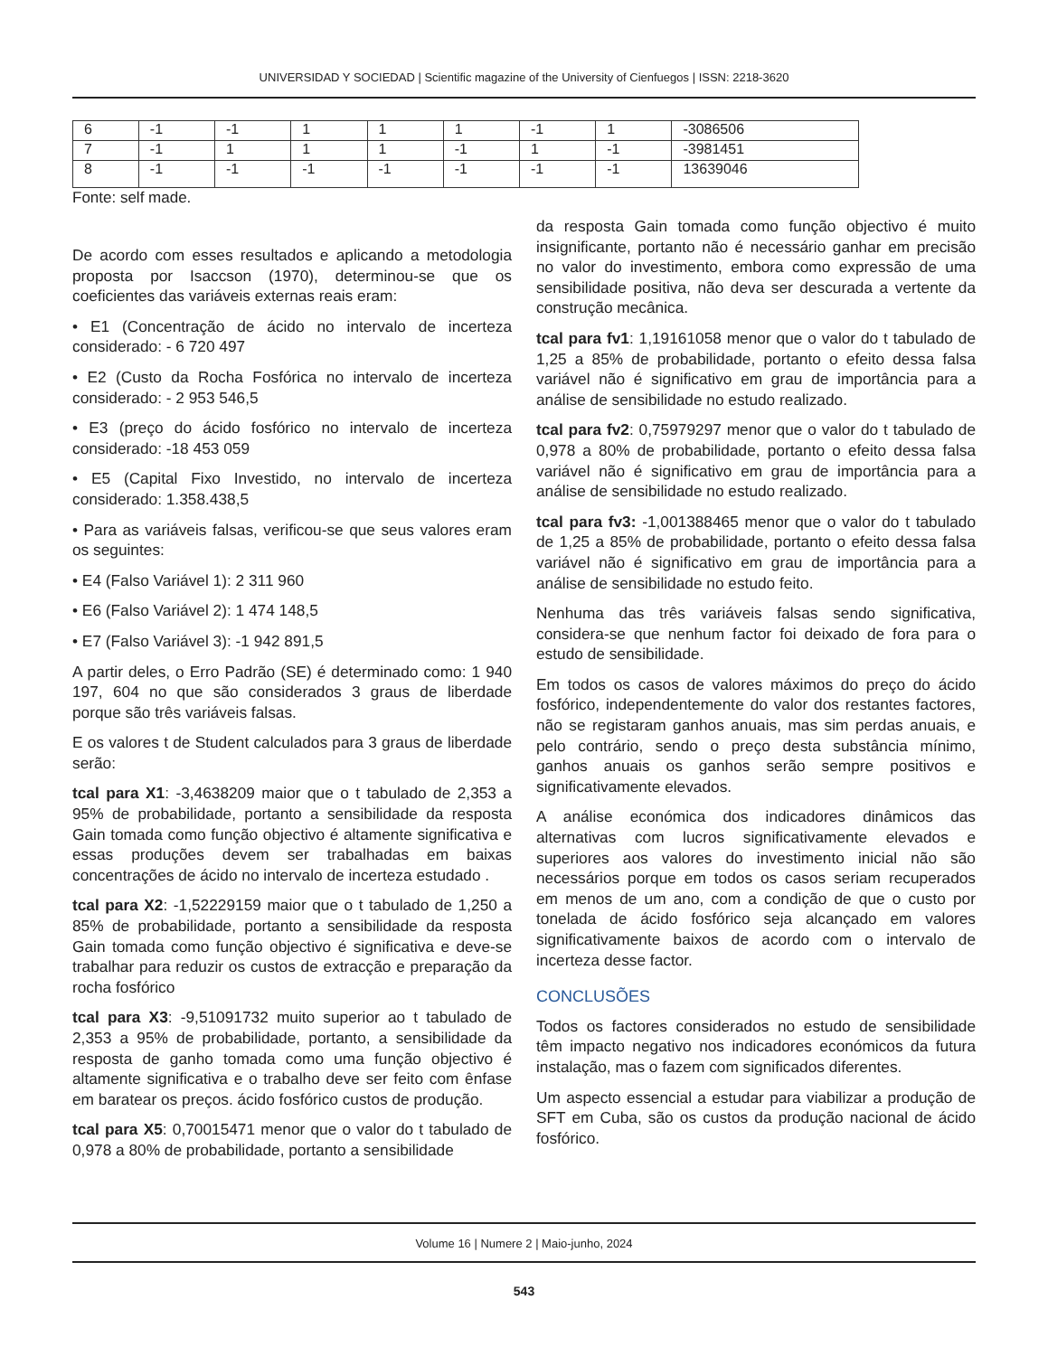UNIVERSIDAD Y SOCIEDAD | Scientific magazine of the University of Cienfuegos | ISSN: 2218-3620
| 6 | -1 | -1 | 1 | 1 | 1 | -1 | 1 | -3086506 |
| 7 | -1 | 1 | 1 | 1 | -1 | 1 | -1 | -3981451 |
| 8 | -1 | -1 | -1 | -1 | -1 | -1 | -1 | 13639046 |
Fonte: self made.
De acordo com esses resultados e aplicando a metodologia proposta por Isaccson (1970), determinou-se que os coeficientes das variáveis externas reais eram:
• E1 (Concentração de ácido no intervalo de incerteza considerado: - 6 720 497
• E2 (Custo da Rocha Fosfórica no intervalo de incerteza considerado: - 2 953 546,5
• E3 (preço do ácido fosfórico no intervalo de incerteza considerado: -18 453 059
• E5 (Capital Fixo Investido, no intervalo de incerteza considerado: 1.358.438,5
• Para as variáveis falsas, verificou-se que seus valores eram os seguintes:
• E4 (Falso Variável 1): 2 311 960
• E6 (Falso Variável 2): 1 474 148,5
• E7 (Falso Variável 3): -1 942 891,5
A partir deles, o Erro Padrão (SE) é determinado como: 1 940 197, 604 no que são considerados 3 graus de liberdade porque são três variáveis falsas.
E os valores t de Student calculados para 3 graus de liberdade serão:
tcal para X1: -3,4638209 maior que o t tabulado de 2,353 a 95% de probabilidade, portanto a sensibilidade da resposta Gain tomada como função objectivo é altamente significativa e essas produções devem ser trabalhadas em baixas concentrações de ácido no intervalo de incerteza estudado .
tcal para X2: -1,52229159 maior que o t tabulado de 1,250 a 85% de probabilidade, portanto a sensibilidade da resposta Gain tomada como função objectivo é significativa e deve-se trabalhar para reduzir os custos de extracção e preparação da rocha fosfórico
tcal para X3: -9,51091732 muito superior ao t tabulado de 2,353 a 95% de probabilidade, portanto, a sensibilidade da resposta de ganho tomada como uma função objectivo é altamente significativa e o trabalho deve ser feito com ênfase em baratear os preços. ácido fosfórico custos de produção.
tcal para X5: 0,70015471 menor que o valor do t tabulado de 0,978 a 80% de probabilidade, portanto a sensibilidade
da resposta Gain tomada como função objectivo é muito insignificante, portanto não é necessário ganhar em precisão no valor do investimento, embora como expressão de uma sensibilidade positiva, não deva ser descurada a vertente da construção mecânica.
tcal para fv1: 1,19161058 menor que o valor do t tabulado de 1,25 a 85% de probabilidade, portanto o efeito dessa falsa variável não é significativo em grau de importância para a análise de sensibilidade no estudo realizado.
tcal para fv2: 0,75979297 menor que o valor do t tabulado de 0,978 a 80% de probabilidade, portanto o efeito dessa falsa variável não é significativo em grau de importância para a análise de sensibilidade no estudo realizado.
tcal para fv3: -1,001388465 menor que o valor do t tabulado de 1,25 a 85% de probabilidade, portanto o efeito dessa falsa variável não é significativo em grau de importância para a análise de sensibilidade no estudo feito.
Nenhuma das três variáveis falsas sendo significativa, considera-se que nenhum factor foi deixado de fora para o estudo de sensibilidade.
Em todos os casos de valores máximos do preço do ácido fosfórico, independentemente do valor dos restantes factores, não se registaram ganhos anuais, mas sim perdas anuais, e pelo contrário, sendo o preço desta substância mínimo, ganhos anuais os ganhos serão sempre positivos e significativamente elevados.
A análise económica dos indicadores dinâmicos das alternativas com lucros significativamente elevados e superiores aos valores do investimento inicial não são necessários porque em todos os casos seriam recuperados em menos de um ano, com a condição de que o custo por tonelada de ácido fosfórico seja alcançado em valores significativamente baixos de acordo com o intervalo de incerteza desse factor.
CONCLUSÕES
Todos os factores considerados no estudo de sensibilidade têm impacto negativo nos indicadores económicos da futura instalação, mas o fazem com significados diferentes.
Um aspecto essencial a estudar para viabilizar a produção de SFT em Cuba, são os custos da produção nacional de ácido fosfórico.
Volume 16 | Numere 2 | Maio-junho, 2024
543